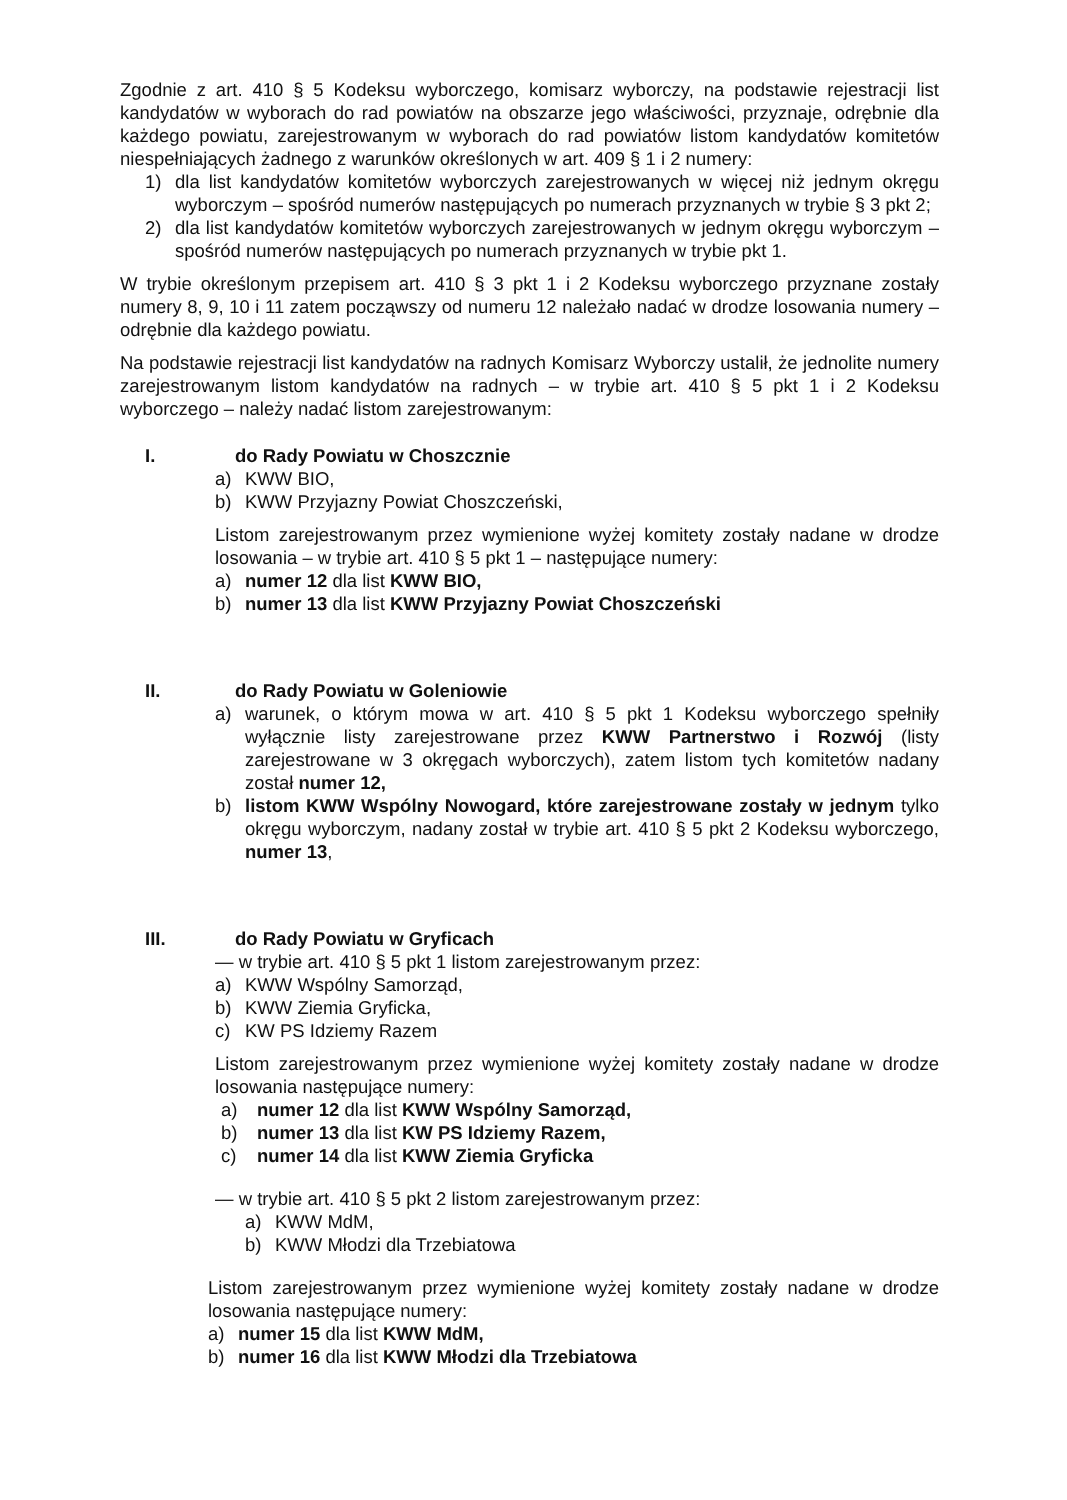Zgodnie z art. 410 § 5 Kodeksu wyborczego, komisarz wyborczy, na podstawie rejestracji list kandydatów w wyborach do rad powiatów na obszarze jego właściwości, przyznaje, odrębnie dla każdego powiatu, zarejestrowanym w wyborach do rad powiatów listom kandydatów komitetów niespełniających żadnego z warunków określonych w art. 409 § 1 i 2 numery:
1) dla list kandydatów komitetów wyborczych zarejestrowanych w więcej niż jednym okręgu wyborczym – spośród numerów następujących po numerach przyznanych w trybie § 3 pkt 2;
2) dla list kandydatów komitetów wyborczych zarejestrowanych w jednym okręgu wyborczym – spośród numerów następujących po numerach przyznanych w trybie pkt 1.
W trybie określonym przepisem art. 410 § 3 pkt 1 i 2 Kodeksu wyborczego przyznane zostały numery 8, 9, 10 i 11 zatem począwszy od numeru 12 należało nadać w drodze losowania numery – odrębnie dla każdego powiatu.
Na podstawie rejestracji list kandydatów na radnych Komisarz Wyborczy ustalił, że jednolite numery zarejestrowanym listom kandydatów na radnych – w trybie art. 410 § 5 pkt 1 i 2 Kodeksu wyborczego – należy nadać listom zarejestrowanym:
I. do Rady Powiatu w Choszcznie
a) KWW BIO,
b) KWW Przyjazny Powiat Choszczeński,
Listom zarejestrowanym przez wymienione wyżej komitety zostały nadane w drodze losowania – w trybie art. 410 § 5 pkt 1 – następujące numery:
a) numer 12 dla list KWW BIO,
b) numer 13 dla list KWW Przyjazny Powiat Choszczeński
II. do Rady Powiatu w Goleniowie
a) warunek, o którym mowa w art. 410 § 5 pkt 1 Kodeksu wyborczego spełniły wyłącznie listy zarejestrowane przez KWW Partnerstwo i Rozwój (listy zarejestrowane w 3 okręgach wyborczych), zatem listom tych komitetów nadany został numer 12,
b) listom KWW Wspólny Nowogard, które zarejestrowane zostały w jednym tylko okręgu wyborczym, nadany został w trybie art. 410 § 5 pkt 2 Kodeksu wyborczego, numer 13,
III. do Rady Powiatu w Gryficach
— w trybie art. 410 § 5 pkt 1 listom zarejestrowanym przez:
a) KWW Wspólny Samorząd,
b) KWW Ziemia Gryficka,
c) KW PS Idziemy Razem
Listom zarejestrowanym przez wymienione wyżej komitety zostały nadane w drodze losowania następujące numery:
a) numer 12 dla list KWW Wspólny Samorząd,
b) numer 13 dla list KW PS Idziemy Razem,
c) numer 14 dla list KWW Ziemia Gryficka
— w trybie art. 410 § 5 pkt 2 listom zarejestrowanym przez:
a) KWW MdM,
b) KWW Młodzi dla Trzebiatowa
Listom zarejestrowanym przez wymienione wyżej komitety zostały nadane w drodze losowania następujące numery:
a) numer 15 dla list KWW MdM,
b) numer 16 dla list KWW Młodzi dla Trzebiatowa